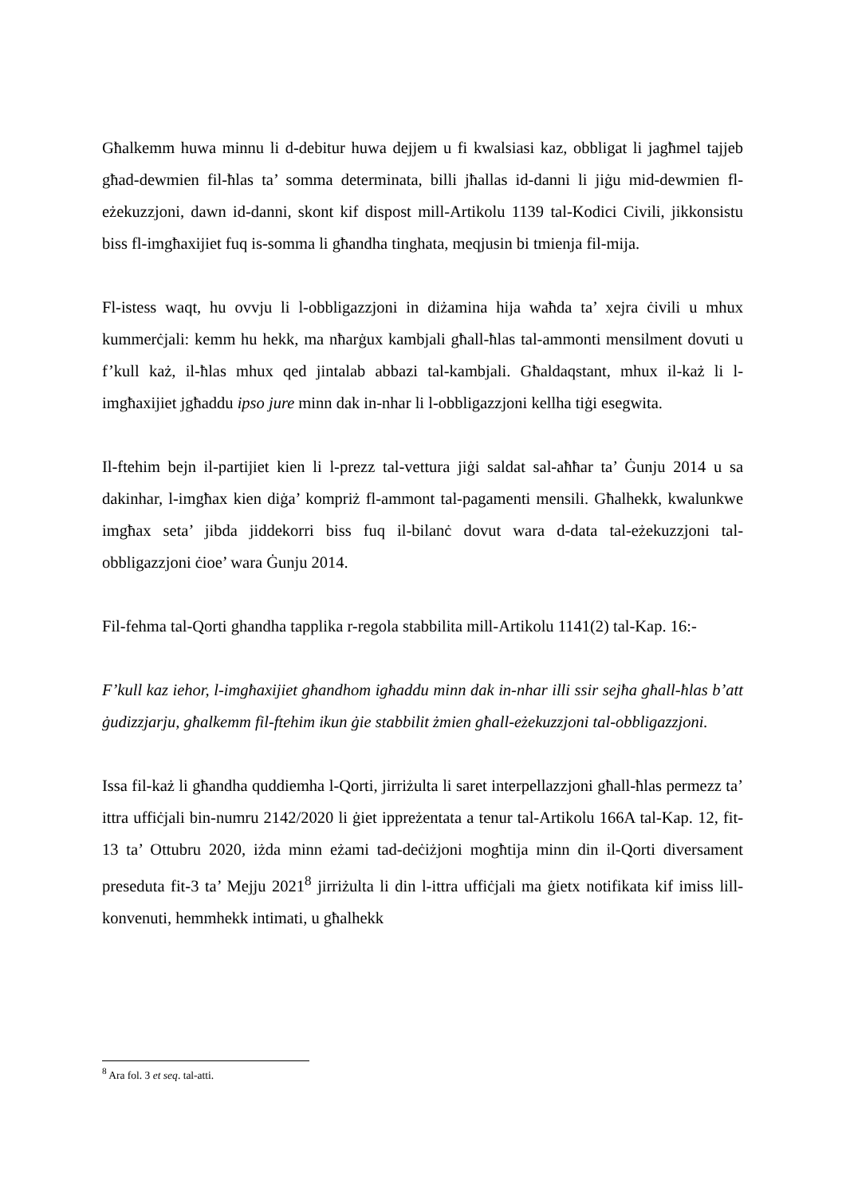Għalkemm huwa minnu li d-debitur huwa dejjem u fi kwalsiasi kaz, obbligat li jagħmel tajjeb għad-dewmien fil-ħlas ta’ somma determinata, billi jħallas id-danni li jiġu mid-dewmien fl-eżekuzzjoni, dawn id-danni, skont kif dispost mill-Artikolu 1139 tal-Kodici Civili, jikkonsistu biss fl-imgħaxijiet fuq is-somma li għandha tinghata, meqjusin bi tmienja fil-mija.
Fl-istess waqt, hu ovvju li l-obbligazzjoni in diżamina hija waħda ta’ xejra ċivili u mhux kummerċjali: kemm hu hekk, ma nħarġux kambjali għall-ħlas tal-ammonti mensilment dovuti u f’kull każ, il-ħlas mhux qed jintalab abbazi tal-kambjali. Għaldaqstant, mhux il-każ li l-imgħaxijiet jgħaddu ipso jure minn dak in-nhar li l-obbligazzjoni kellha tiġi esegwita.
Il-ftehim bejn il-partijiet kien li l-prezz tal-vettura jiġi saldat sal-aħħar ta’ Ġunju 2014 u sa dakinhar, l-imgħax kien diġa’ kompriż fl-ammont tal-pagamenti mensili. Għalhekk, kwalunkwe imgħax seta’ jibda jiddekorri biss fuq il-bilanċ dovut wara d-data tal-eżekuzzjoni tal-obbligazzjoni ċioe’ wara Ġunju 2014.
Fil-fehma tal-Qorti ghandha tapplika r-regola stabbilita mill-Artikolu 1141(2) tal-Kap. 16:-
F’kull kaz iehor, l-imgħaxijiet għandhom igħaddu minn dak in-nhar illi ssir sejħa għall-ħlas b’att ġudizzjarju, għalkemm fil-ftehim ikun ġie stabbilit żmien għall-eżekuzzjoni tal-obbligazzjoni.
Issa fil-każ li għandha quddiemha l-Qorti, jirriżulta li saret interpellazzjoni għall-ħlas permezz ta’ ittra uffiċjali bin-numru 2142/2020 li ġiet ippreżentata a tenur tal-Artikolu 166A tal-Kap. 12, fit-13 ta’ Ottubru 2020, iżda minn eżami tad-deċiżjoni mogħtija minn din il-Qorti diversament preseduta fit-3 ta’ Mejju 2021<sup>8</sup> jirriżulta li din l-ittra uffiċjali ma ġietx notifikata kif imiss lill-konvenuti, hemmhekk intimati, u għalhekk
<sup>8</sup> Ara fol. 3 et seq. tal-atti.